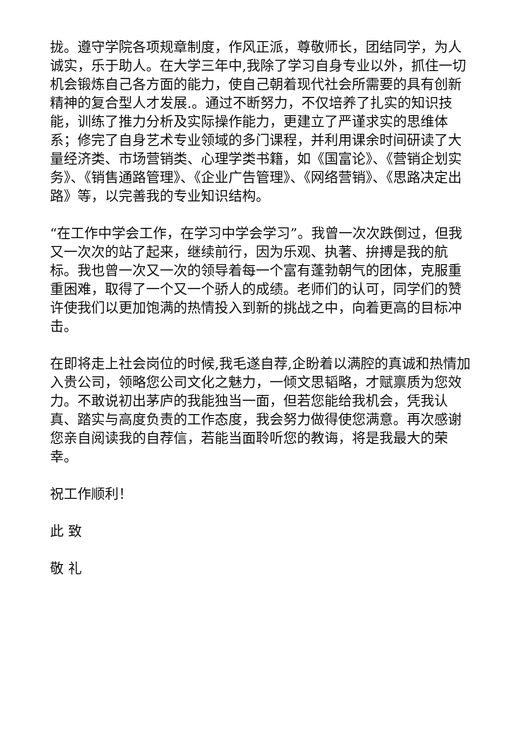拢。遵守学院各项规章制度，作风正派，尊敬师长，团结同学，为人诚实，乐于助人。在大学三年中,我除了学习自身专业以外，抓住一切机会锻炼自己各方面的能力，使自己朝着现代社会所需要的具有创新精神的复合型人才发展.。通过不断努力，不仅培养了扎实的知识技能，训练了推力分析及实际操作能力，更建立了严谨求实的思维体系；修完了自身艺术专业领域的多门课程，并利用课余时间研读了大量经济类、市场营销类、心理学类书籍，如《国富论》、《营销企划实务》、《销售通路管理》、《企业广告管理》、《网络营销》、《思路决定出路》等，以完善我的专业知识结构。
“在工作中学会工作，在学习中学会学习”。我曾一次次跌倒过，但我又一次次的站了起来，继续前行，因为乐观、执著、拚搏是我的航标。我也曾一次又一次的领导着每一个富有蓬勃朝气的团体，克服重重困难，取得了一个又一个骄人的成绩。老师们的认可，同学们的赞许使我们以更加饱满的热情投入到新的挑战之中，向着更高的目标冲击。
在即将走上社会岗位的时候,我毛遂自荐,企盼着以满腔的真诚和热情加入贵公司，领略您公司文化之魅力，一倾文思韬略，才赋禀质为您效力。不敢说初出茅庐的我能独当一面，但若您能给我机会，凭我认真、踏实与高度负责的工作态度，我会努力做得使您满意。再次感谢您亲自阅读我的自荐信，若能当面聆听您的教诲，将是我最大的荣幸。
祝工作顺利！
此 致
敬 礼